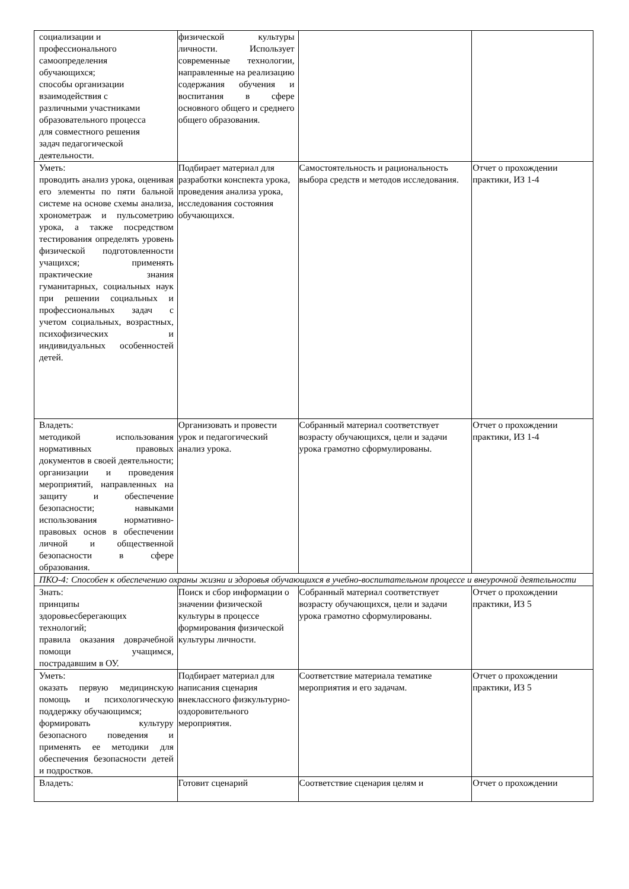| социализации и профессионального самоопределения обучающихся; способы организации взаимодействия с различными участниками образовательного процесса для совместного решения задач педагогической деятельности. | физической культуры личности. Использует современные технологии, направленные на реализацию содержания обучения и воспитания в сфере основного общего и среднего общего образования. | | |
| Уметь: проводить анализ урока, оценивая его элементы по пяти бальной системе на основе схемы анализа, хронометраж и пульсометрию урока, а также посредством тестирования определять уровень физической подготовленности учащихся; применять практические знания гуманитарных, социальных наук при решении социальных и профессиональных задач с учетом социальных, возрастных, психофизических и индивидуальных особенностей детей. | Подбирает материал для разработки конспекта урока, проведения анализа урока, исследования состояния обучающихся. | Самостоятельность и рациональность выбора средств и методов исследования. | Отчет о прохождении практики, ИЗ 1-4 |
| Владеть: методикой использования нормативных правовых документов в своей деятельности; организации и проведения мероприятий, направленных на защиту и обеспечение безопасности; навыками использования нормативно-правовых основ в обеспечении личной и общественной безопасности в сфере образования. | Организовать и провести урок и педагогический анализ урока. | Собранный материал соответствует возрасту обучающихся, цели и задачи урока грамотно сформулированы. | Отчет о прохождении практики, ИЗ 1-4 |
| ПКО-4: Способен к обеспечению охраны жизни и здоровья обучающихся в учебно-воспитательном процессе и внеурочной деятельности | | | |
| Знать: принципы здоровьесберегающих технологий; правила оказания доврачебной помощи учащимся, пострадавшим в ОУ. | Поиск и сбор информации о значении физической культуры в процессе формирования физической культуры личности. | Собранный материал соответствует возрасту обучающихся, цели и задачи урока грамотно сформулированы. | Отчет о прохождении практики, ИЗ 5 |
| Уметь: оказать первую медицинскую помощь и психологическую поддержку обучающимся; формировать культуру безопасного поведения и применять ее методики для обеспечения безопасности детей и подростков. | Подбирает материал для написания сценария внеклассного физкультурно-оздоровительного мероприятия. | Соответствие материала тематике мероприятия и его задачам. | Отчет о прохождении практики, ИЗ 5 |
| Владеть: | Готовит сценарий | Соответствие сценария целям и | Отчет о прохождении |